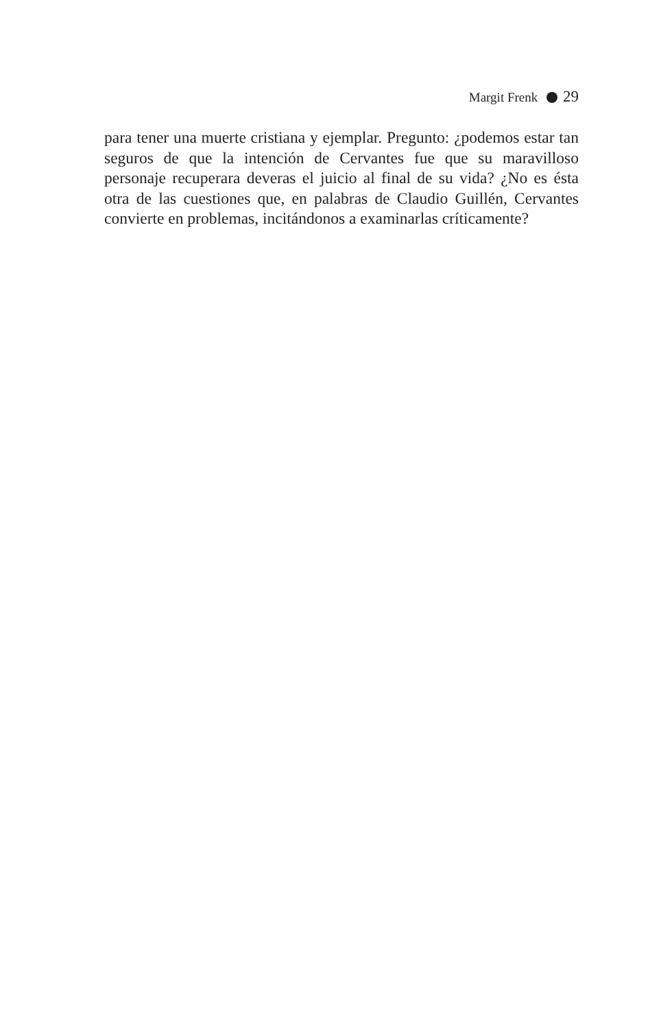Margit Frenk 29
para tener una muerte cristiana y ejemplar. Pregunto: ¿podemos estar tan seguros de que la intención de Cervantes fue que su maravilloso personaje recuperara deveras el juicio al final de su vida? ¿No es ésta otra de las cuestiones que, en palabras de Claudio Guillén, Cervantes convierte en problemas, incitándonos a examinarlas críticamente?